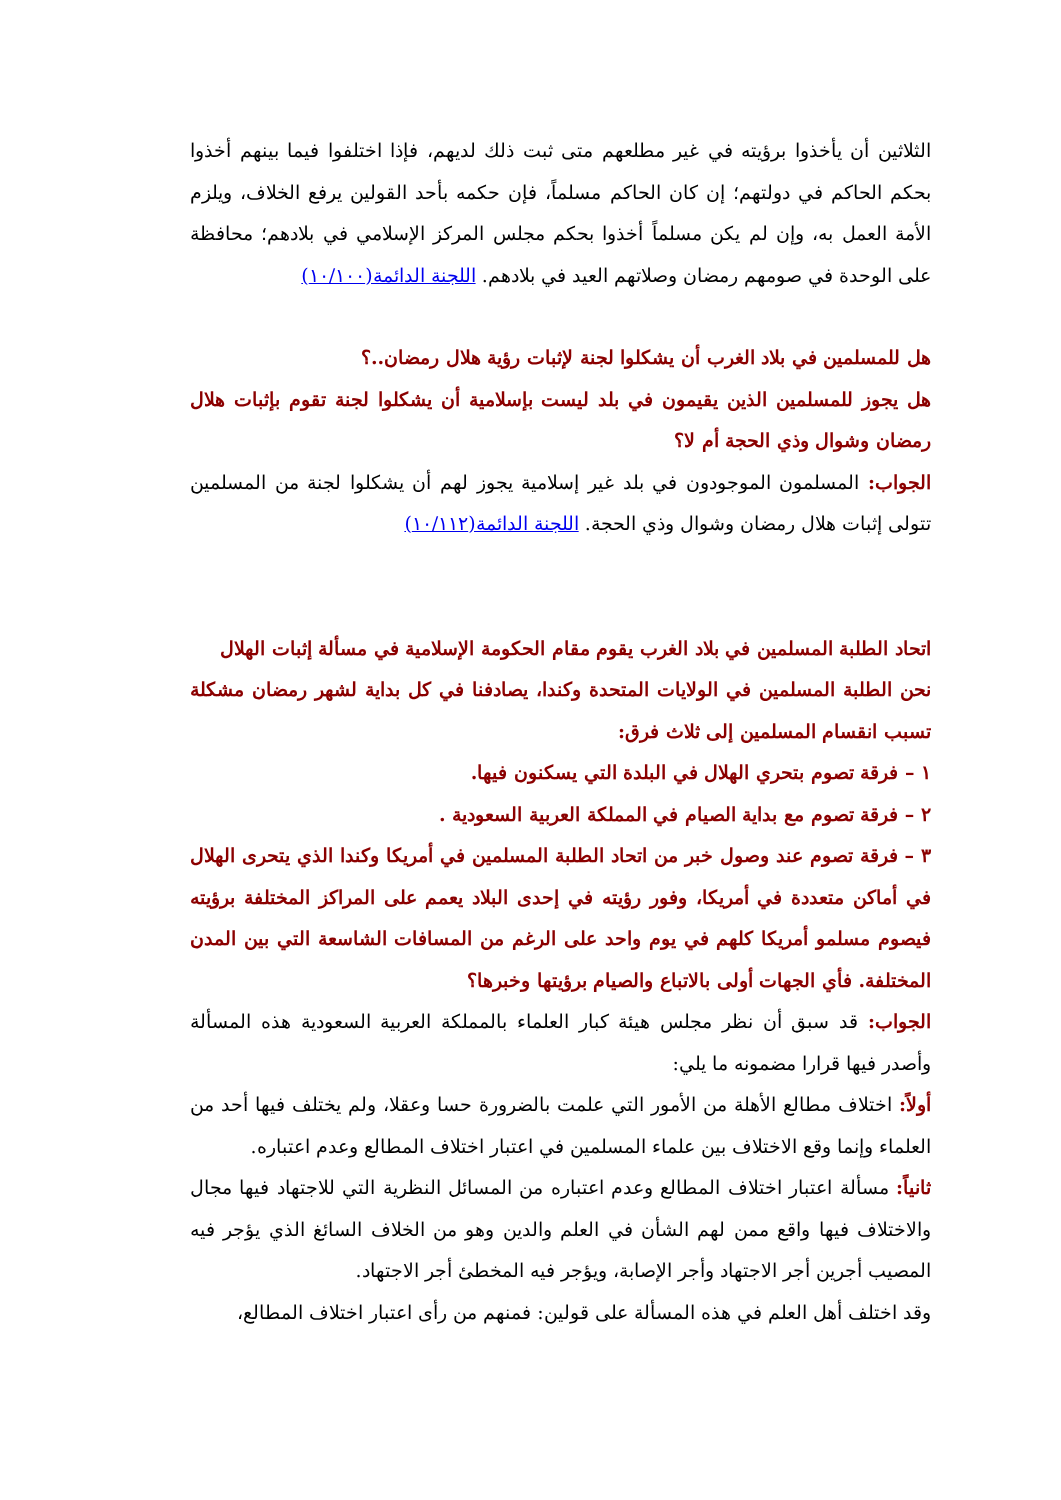الثلاثين أن يأخذوا برؤيته في غير مطلعهم متى ثبت ذلك لديهم، فإذا اختلفوا فيما بينهم أخذوا بحكم الحاكم في دولتهم؛ إن كان الحاكم مسلماً، فإن حكمه بأحد القولين يرفع الخلاف، ويلزم الأمة العمل به، وإن لم يكن مسلماً أخذوا بحكم مجلس المركز الإسلامي في بلادهم؛ محافظة على الوحدة في صومهم رمضان وصلاتهم العيد في بلادهم. اللجنة الدائمة(١٠/١٠٠)
هل للمسلمين في بلاد الغرب أن يشكلوا لجنة لإثبات رؤية هلال رمضان..؟
هل يجوز للمسلمين الذين يقيمون في بلد ليست بإسلامية أن يشكلوا لجنة تقوم بإثبات هلال رمضان وشوال وذي الحجة أم لا؟
الجواب: المسلمون الموجودون في بلد غير إسلامية يجوز لهم أن يشكلوا لجنة من المسلمين تتولى إثبات هلال رمضان وشوال وذي الحجة. اللجنة الدائمة(١٠/١١٢)
اتحاد الطلبة المسلمين في بلاد الغرب يقوم مقام الحكومة الإسلامية في مسألة إثبات الهلال
نحن الطلبة المسلمين في الولايات المتحدة وكندا، يصادفنا في كل بداية لشهر رمضان مشكلة تسبب انقسام المسلمين إلى ثلاث فرق:
١ – فرقة تصوم بتحري الهلال في البلدة التي يسكنون فيها.
٢ – فرقة تصوم مع بداية الصيام في المملكة العربية السعودية .
٣ – فرقة تصوم عند وصول خبر من اتحاد الطلبة المسلمين في أمريكا وكندا الذي يتحرى الهلال في أماكن متعددة في أمريكا، وفور رؤيته في إحدى البلاد يعمم على المراكز المختلفة برؤيته فيصوم مسلمو أمريكا كلهم في يوم واحد على الرغم من المسافات الشاسعة التي بين المدن المختلفة. فأي الجهات أولى بالاتباع والصيام برؤيتها وخبرها؟
الجواب: قد سبق أن نظر مجلس هيئة كبار العلماء بالمملكة العربية السعودية هذه المسألة وأصدر فيها قرارا مضمونه ما يلي:
أولاً: اختلاف مطالع الأهلة من الأمور التي علمت بالضرورة حسا وعقلا، ولم يختلف فيها أحد من العلماء وإنما وقع الاختلاف بين علماء المسلمين في اعتبار اختلاف المطالع وعدم اعتباره.
ثانياً: مسألة اعتبار اختلاف المطالع وعدم اعتباره من المسائل النظرية التي للاجتهاد فيها مجال والاختلاف فيها واقع ممن لهم الشأن في العلم والدين وهو من الخلاف السائغ الذي يؤجر فيه المصيب أجرين أجر الاجتهاد وأجر الإصابة، ويؤجر فيه المخطئ أجر الاجتهاد.
وقد اختلف أهل العلم في هذه المسألة على قولين: فمنهم من رأى اعتبار اختلاف المطالع،